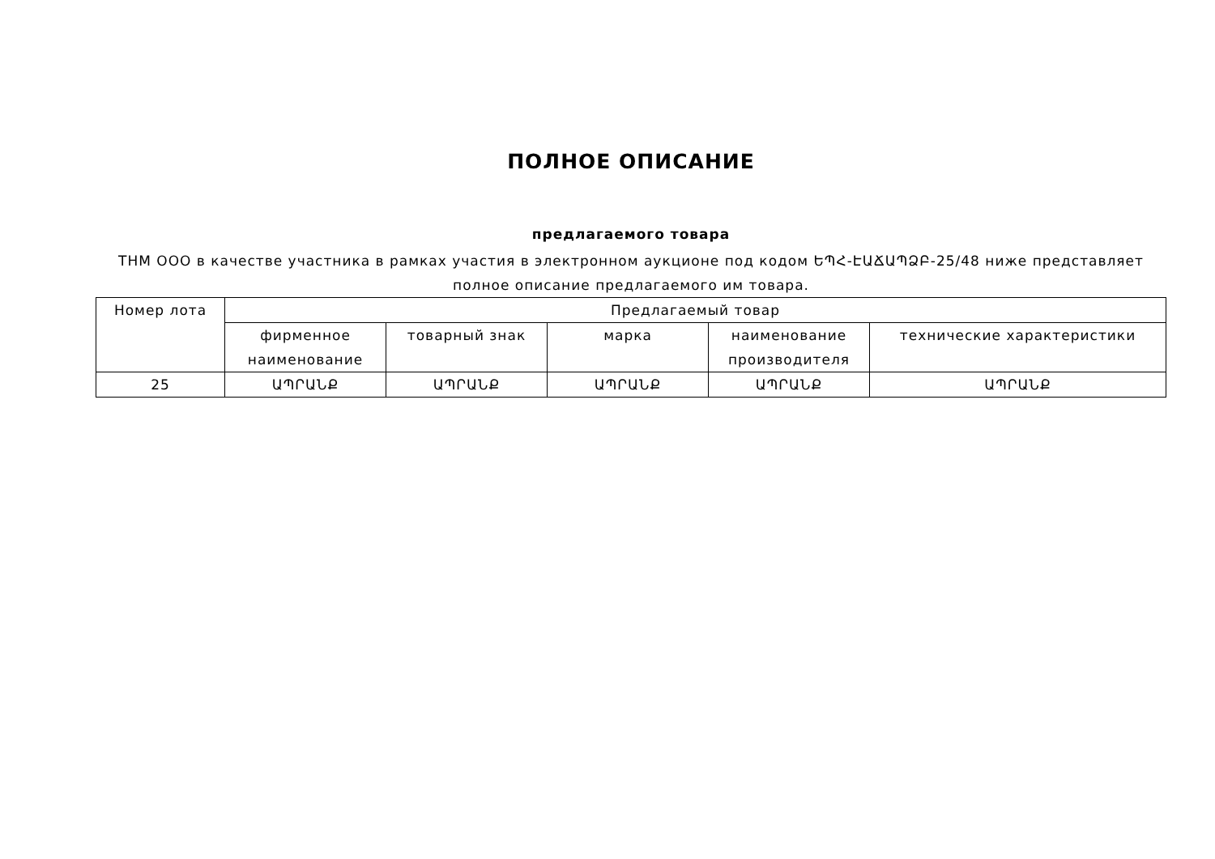ПОЛНОЕ ОПИСАНИЕ
предлагаемого товара
THM ООО в качестве участника в рамках участия в электронном аукционе под кодом ԵՊՀ-ԷԱՃԱՊՁԲ-25/48 ниже представляет полное описание предлагаемого им товара.
| Номер лота | Предлагаемый товар | | | | |
| | фирменное наименование | товарный знак | марка | наименование производителя | технические характеристики |
| 25 | ԱՊՐԱՆՔ | ԱՊՐԱՆՔ | ԱՊՐԱՆՔ | ԱՊՐԱՆՔ | ԱՊՐԱՆՔ |